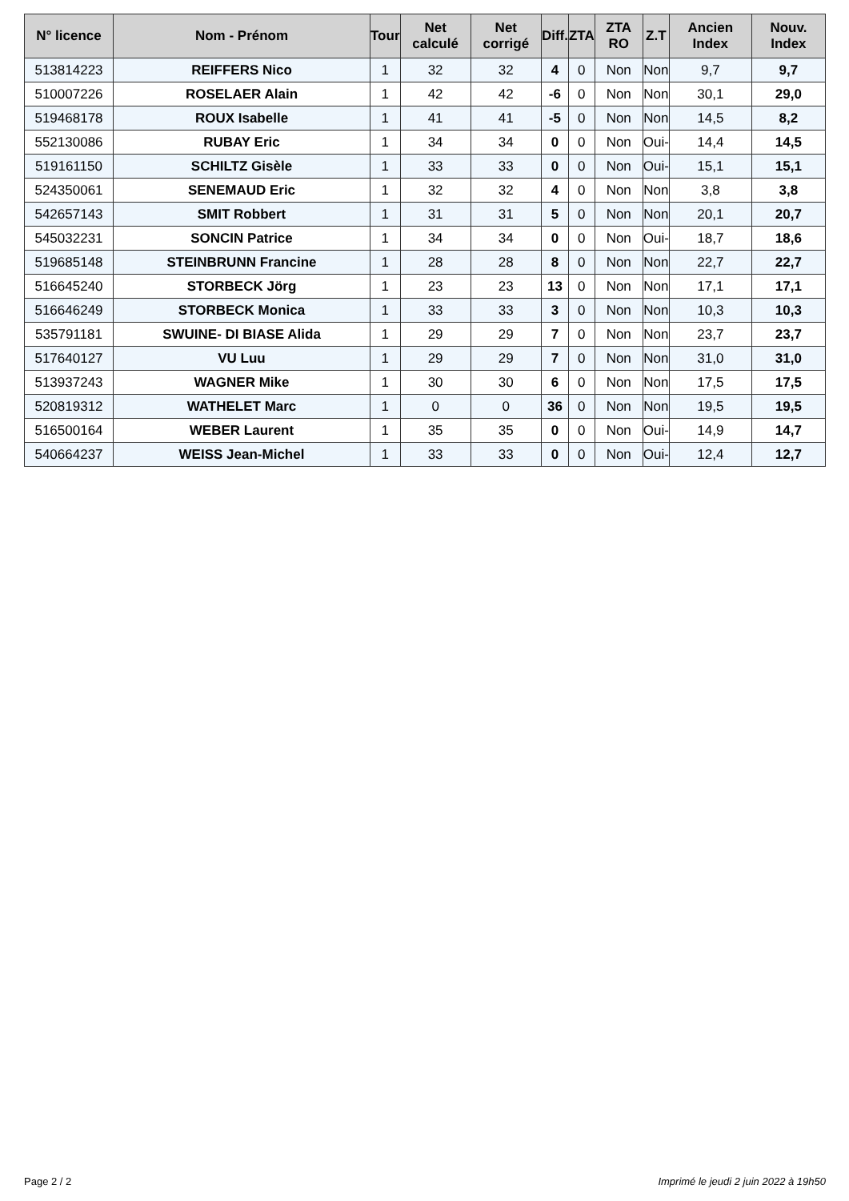| N° licence | Nom - Prénom | Tour | Net calculé | Net corrigé | Diff. | ZTA | ZTA RO | Z.T | Ancien Index | Nouv. Index |
| --- | --- | --- | --- | --- | --- | --- | --- | --- | --- | --- |
| 513814223 | REIFFERS Nico | 1 | 32 | 32 | 4 | 0 | Non | Non | 9,7 | 9,7 |
| 510007226 | ROSELAER Alain | 1 | 42 | 42 | -6 | 0 | Non | Non | 30,1 | 29,0 |
| 519468178 | ROUX Isabelle | 1 | 41 | 41 | -5 | 0 | Non | Non | 14,5 | 8,2 |
| 552130086 | RUBAY Eric | 1 | 34 | 34 | 0 | 0 | Non | Oui- | 14,4 | 14,5 |
| 519161150 | SCHILTZ Gisèle | 1 | 33 | 33 | 0 | 0 | Non | Oui- | 15,1 | 15,1 |
| 524350061 | SENEMAUD Eric | 1 | 32 | 32 | 4 | 0 | Non | Non | 3,8 | 3,8 |
| 542657143 | SMIT Robbert | 1 | 31 | 31 | 5 | 0 | Non | Non | 20,1 | 20,7 |
| 545032231 | SONCIN Patrice | 1 | 34 | 34 | 0 | 0 | Non | Oui- | 18,7 | 18,6 |
| 519685148 | STEINBRUNN Francine | 1 | 28 | 28 | 8 | 0 | Non | Non | 22,7 | 22,7 |
| 516645240 | STORBECK Jörg | 1 | 23 | 23 | 13 | 0 | Non | Non | 17,1 | 17,1 |
| 516646249 | STORBECK Monica | 1 | 33 | 33 | 3 | 0 | Non | Non | 10,3 | 10,3 |
| 535791181 | SWUINE- DI BIASE Alida | 1 | 29 | 29 | 7 | 0 | Non | Non | 23,7 | 23,7 |
| 517640127 | VU Luu | 1 | 29 | 29 | 7 | 0 | Non | Non | 31,0 | 31,0 |
| 513937243 | WAGNER Mike | 1 | 30 | 30 | 6 | 0 | Non | Non | 17,5 | 17,5 |
| 520819312 | WATHELET Marc | 1 | 0 | 0 | 36 | 0 | Non | Non | 19,5 | 19,5 |
| 516500164 | WEBER Laurent | 1 | 35 | 35 | 0 | 0 | Non | Oui- | 14,9 | 14,7 |
| 540664237 | WEISS Jean-Michel | 1 | 33 | 33 | 0 | 0 | Non | Oui- | 12,4 | 12,7 |
Page 2 / 2 Imprimé le jeudi 2 juin 2022 à 19h50